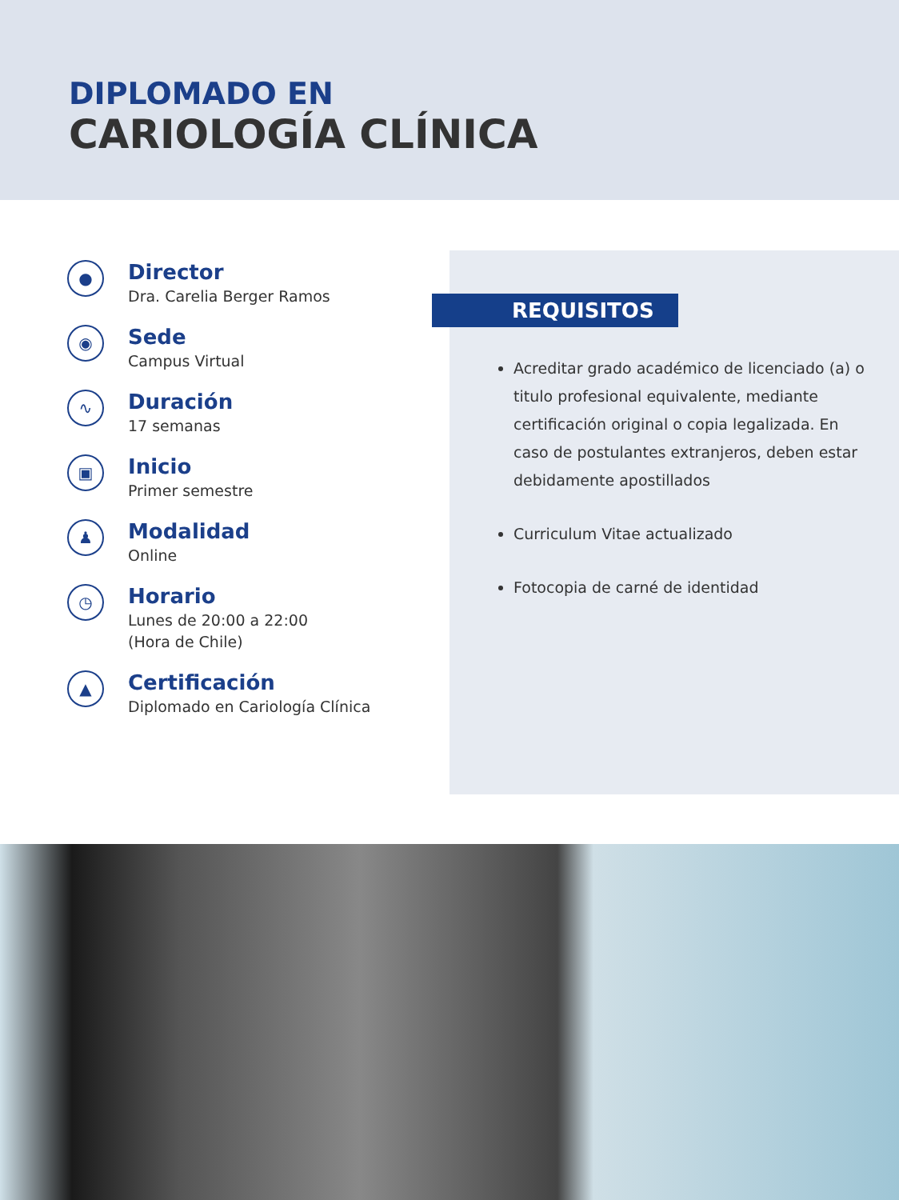DIPLOMADO EN
CARIOLOGÍA CLÍNICA
●
Director
Dra. Carelia Berger Ramos
◉
Sede
Campus Virtual
∿
Duración
17 semanas
▣
Inicio
Primer semestre
♟
Modalidad
Online
◷
Horario
Lunes de 20:00 a 22:00
(Hora de Chile)
▲
Certificación
Diplomado en Cariología Clínica
REQUISITOS
Acreditar grado académico de licenciado (a) o titulo profesional equivalente, mediante certificación original o copia legalizada. En caso de postulantes extranjeros, deben estar debidamente apostillados
Curriculum Vitae actualizado
Fotocopia de carné de identidad